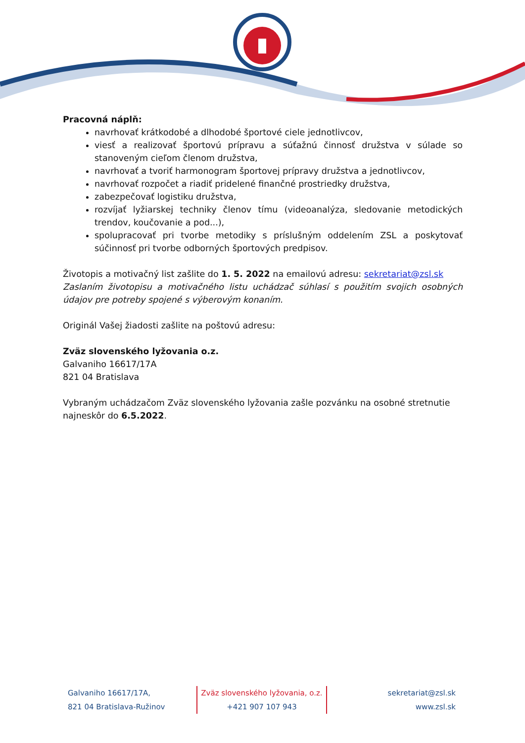Pracovná náplň:
navrhovať krátkodobé a dlhodobé športové ciele jednotlivcov,
viesť a realizovať športovú prípravu a súťažnú činnosť družstva v súlade so stanoveným cieľom členom družstva,
navrhovať a tvoriť harmonogram športovej prípravy družstva a jednotlivcov,
navrhovať rozpočet a riadiť pridelené finančné prostriedky družstva,
zabezpečovať logistiku družstva,
rozvíjať lyžiarskej techniky členov tímu (videoanalýza, sledovanie metodických trendov, koučovanie a pod...),
spolupracovať pri tvorbe metodiky s príslušným oddelením ZSL a poskytovať súčinnosť pri tvorbe odborných športových predpisov.
Životopis a motivačný list zašlite do 1. 5. 2022 na emailovú adresu: sekretariat@zsl.sk
Zaslaním životopisu a motivačného listu uchádzač súhlasí s použitím svojich osobných údajov pre potreby spojené s výberovým konaním.
Originál Vašej žiadosti zašlite na poštovú adresu:
Zväz slovenského lyžovania o.z.
Galvaniho 16617/17A
821 04 Bratislava
Vybraným uchádzačom Zväz slovenského lyžovania zašle pozvánku na osobné stretnutie najneskôr do 6.5.2022.
Galvaniho 16617/17A,
821 04 Bratislava-Ružinov
Zväz slovenského lyžovania, o.z.
+421 907 107 943
sekretariat@zsl.sk
www.zsl.sk